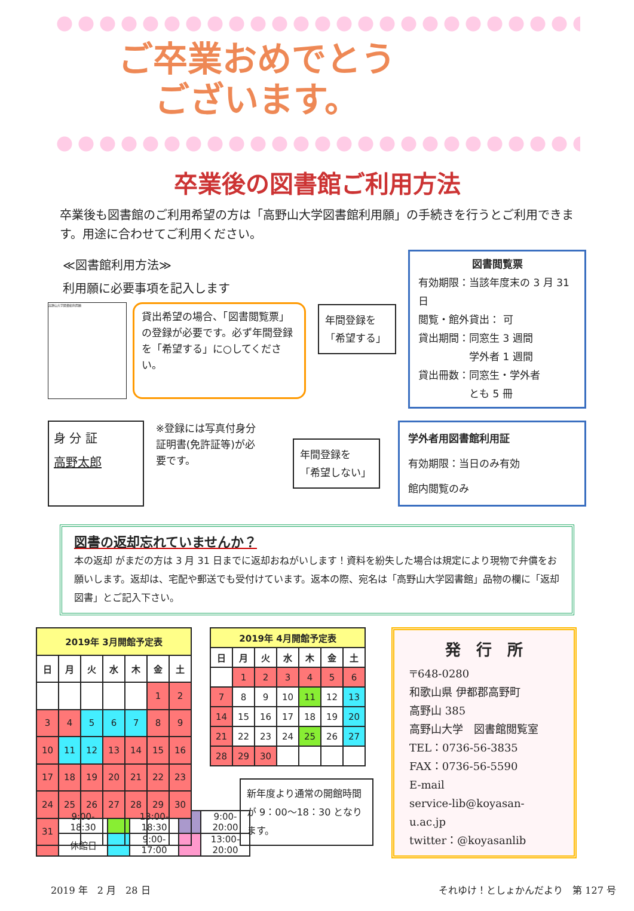ご卒業おめでとうございます。
卒業後の図書館ご利用方法
卒業後も図書館のご利用希望の方は「高野山大学図書館利用願」の手続きを行うとご利用できます。用途に合わせてご利用ください。
≪図書館利用方法≫
利用願に必要事項を記入します
高野山大学図書館利用願
貸出希望の場合、「図書閲覧票」の登録が必要です。必ず年間登録を「希望する」に○してください。
年間登録を
「希望する」
図書閲覧票
有効期限：当該年度末の 3 月 31 日
閲覧・館外貸出： 可
貸出期間：同窓生 3 週間
　　　　　学外者 1 週間
貸出冊数：同窓生・学外者
　　　　　とも 5 冊
身 分 証
高野太郎
※登録には写真付身分証明書(免許証等)が必要です。
年間登録を
「希望しない」
学外者用図書館利用証
有効期限：当日のみ有効
館内閲覧のみ
図書の返却忘れていませんか？
本の返却 がまだの方は 3 月 31 日までに返却おねがいします！資料を紛失した場合は規定により現物で弁償をお願いします。返却は、宅配や郵送でも受付けています。返本の際、宛名は「高野山大学図書館」品物の欄に「返却図書」とご記入下さい。
| 2019年 3月開館予定表 | | | | | | |
| --- | --- | --- | --- | --- | --- | --- |
| 日 | 月 | 火 | 水 | 木 | 金 | 土 |
| | | | | | 1 | 2 |
| 3 | 4 | 5 | 6 | 7 | 8 | 9 |
| 10 | 11 | 12 | 13 | 14 | 15 | 16 |
| 17 | 18 | 19 | 20 | 21 | 22 | 23 |
| 24 | 25 | 26 | 27 | 28 | 29 | 30 |
| 31 | | | | | | |
| 2019年 4月開館予定表 | | | | | | |
| --- | --- | --- | --- | --- | --- | --- |
| 日 | 月 | 火 | 水 | 木 | 金 | 土 |
| | 1 | 2 | 3 | 4 | 5 | 6 |
| 7 | 8 | 9 | 10 | 11 | 12 | 13 |
| 14 | 15 | 16 | 17 | 18 | 19 | 20 |
| 21 | 22 | 23 | 24 | 25 | 26 | 27 |
| 28 | 29 | 30 | | | | |
新年度より通常の開館時間が 9：00～18：30 となります。
| | 9:00-18:30 | | 13:00-18:30 | | 9:00-20:00 |
| | 休館日 | | 9:00-17:00 | | 13:00-20:00 |
発　行　所
〒648-0280
和歌山県 伊都郡高野町
高野山 385
高野山大学　図書館閲覧室
TEL：0736-56-3835
FAX：0736-56-5590
E-mail
service-lib@koyasan-u.ac.jp
twitter：@koyasanlib
2019 年　2 月　28 日 それゆけ！としょかんだより　第 127 号